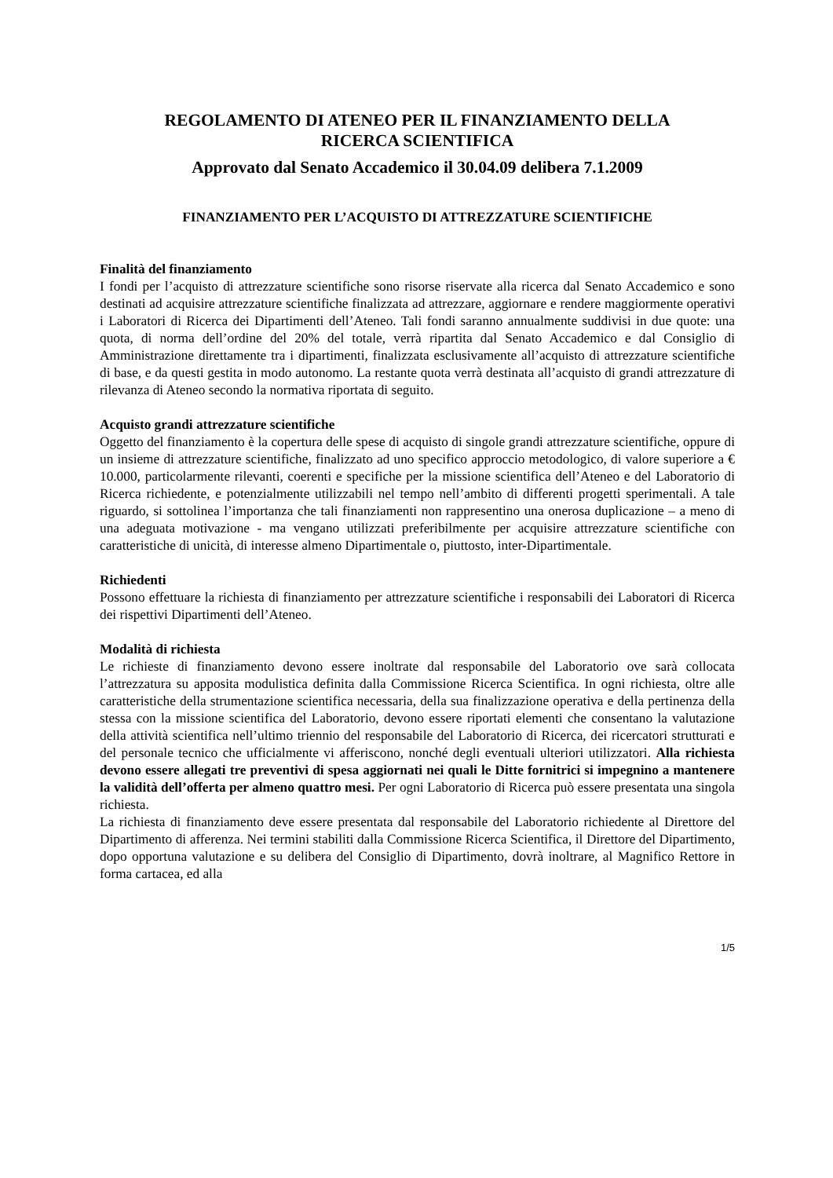REGOLAMENTO DI ATENEO PER IL FINANZIAMENTO DELLA
RICERCA SCIENTIFICA
Approvato dal Senato Accademico il 30.04.09 delibera 7.1.2009
FINANZIAMENTO PER L’ACQUISTO DI ATTREZZATURE SCIENTIFICHE
Finalità del finanziamento
I fondi per l’acquisto di attrezzature scientifiche sono risorse riservate alla ricerca dal Senato Accademico e sono destinati ad acquisire attrezzature scientifiche finalizzata ad attrezzare, aggiornare e rendere maggiormente operativi i Laboratori di Ricerca dei Dipartimenti dell’Ateneo. Tali fondi saranno annualmente suddivisi in due quote: una quota, di norma dell’ordine del 20% del totale, verrà ripartita dal Senato Accademico e dal Consiglio di Amministrazione direttamente tra i dipartimenti, finalizzata esclusivamente all’acquisto di attrezzature scientifiche di base, e da questi gestita in modo autonomo. La restante quota verrà destinata all’acquisto di grandi attrezzature di rilevanza di Ateneo secondo la normativa riportata di seguito.
Acquisto grandi attrezzature scientifiche
Oggetto del finanziamento è la copertura delle spese di acquisto di singole grandi attrezzature scientifiche, oppure di un insieme di attrezzature scientifiche, finalizzato ad uno specifico approccio metodologico, di valore superiore a € 10.000, particolarmente rilevanti, coerenti e specifiche per la missione scientifica dell’Ateneo e del Laboratorio di Ricerca richiedente, e potenzialmente utilizzabili nel tempo nell’ambito di differenti progetti sperimentali. A tale riguardo, si sottolinea l’importanza che tali finanziamenti non rappresentino una onerosa duplicazione – a meno di una adeguata motivazione - ma vengano utilizzati preferibilmente per acquisire attrezzature scientifiche con caratteristiche di unicità, di interesse almeno Dipartimentale o, piuttosto, inter-Dipartimentale.
Richiedenti
Possono effettuare la richiesta di finanziamento per attrezzature scientifiche i responsabili dei Laboratori di Ricerca dei rispettivi Dipartimenti dell’Ateneo.
Modalità di richiesta
Le richieste di finanziamento devono essere inoltrate dal responsabile del Laboratorio ove sarà collocata l’attrezzatura su apposita modulistica definita dalla Commissione Ricerca Scientifica. In ogni richiesta, oltre alle caratteristiche della strumentazione scientifica necessaria, della sua finalizzazione operativa e della pertinenza della stessa con la missione scientifica del Laboratorio, devono essere riportati elementi che consentano la valutazione della attività scientifica nell’ultimo triennio del responsabile del Laboratorio di Ricerca, dei ricercatori strutturati e del personale tecnico che ufficialmente vi afferiscono, nonché degli eventuali ulteriori utilizzatori. Alla richiesta devono essere allegati tre preventivi di spesa aggiornati nei quali le Ditte fornitrici si impegnino a mantenere la validità dell’offerta per almeno quattro mesi. Per ogni Laboratorio di Ricerca può essere presentata una singola richiesta.
La richiesta di finanziamento deve essere presentata dal responsabile del Laboratorio richiedente al Direttore del Dipartimento di afferenza. Nei termini stabiliti dalla Commissione Ricerca Scientifica, il Direttore del Dipartimento, dopo opportuna valutazione e su delibera del Consiglio di Dipartimento, dovrà inoltrare, al Magnifico Rettore in forma cartacea, ed alla
1/5